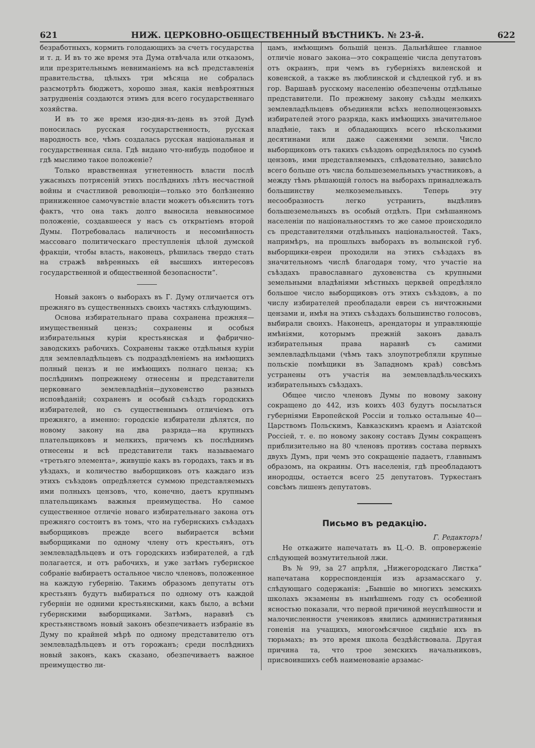621 НИЖ. ЦЕРКОВНО-ОБЩЕСТВЕННЫЙ ВѢСТНИКЪ. № 23-й. 622
безработныхъ, кормить голодающихъ за счетъ государства и т. д. И въ то же время эта Дума отвѣчала или отказомъ, или презрительнымъ невниманіемъ на всѣ представленія правительства, цѣлыхъ три мѣсяца не собралась разсмотрѣть бюджетъ, хорошо зная, какія невѣроятныя затрудненія создаются этимъ для всего государственнаго хозяйства.
И въ то же время изо-дня-въ-день въ этой Думѣ поносилась русская государственность, русская народность все, чѣмъ создалась русская національная и государственная сила. Гдѣ видано что-нибудь подобное и гдѣ мыслимо такое положеніе?
Только нравственная угнетенность власти послѣ ужасныхъ потрясеній этихъ послѣднихъ лѣтъ несчастной войны и счастливой революціи—только это болѣзненно приниженное самочувствіе власти можетъ объяснить тотъ фактъ, что она такъ долго выносила невыносимое положеніе, создавшееся у насъ съ открытіемъ второй Думы. Потребовалась наличность и несомнѣнность массоваго политическаго преступленія цѣлой думской фракціи, чтобы власть, наконецъ, рѣшилась твердо стать на стражѣ ввѣренныхъ ей высшихъ интересовъ государственной и общественной безопасности“.
Новый законъ о выборахъ въ Г. Думу отличается отъ прежняго въ существенныхъ своихъ частяхъ слѣдующимъ.
Основа избирательнаго права сохранена прежняя—имущественный цензъ; сохранены и особыя избирательныя куріи крестьянская и фабрично-заводскихъ рабочихъ. Сохранены также отдѣльныя куріи для землевладѣльцевъ съ подраздѣленіемъ на имѣющихъ полный цензъ и не имѣющихъ полнаго ценза; къ послѣднимъ попрежнему отнесены и представители церковнаго землевладѣнія—духовенство разныхъ исповѣданій; сохраненъ и особый съѣздъ городскихъ избирателей, но съ существеннымъ отличіемъ отъ прежняго, а именно: городскіе избиратели дѣлятся, по новому закону на два разряда—на крупныхъ плательщиковъ и мелкихъ, причемъ къ послѣднимъ отнесены и всѣ представители такъ называемаго «третьяго элемента», живущіе какъ въ городахъ, такъ и въ уѣздахъ, и количество выборщиковъ отъ каждаго изъ этихъ съѣздовъ опредѣляется суммою представляемыхъ ими полныхъ цензовъ, что, конечно, даетъ крупнымъ плательщикамъ важныя преимущества. Но самое существенное отличіе новаго избирательнаго закона отъ прежняго состоитъ въ томъ, что на губернскихъ съѣздахъ выборщиковъ прежде всего выбирается всѣми выборщиками по одному члену отъ крестьянъ, отъ землевладѣльцевъ и отъ городскихъ избирателей, а гдѣ полагается, и отъ рабочихъ, и уже затѣмъ губернское собраніе выбираетъ остальное число членовъ, положенное на каждую губернію. Такимъ образомъ депутаты отъ крестьянъ будутъ выбираться по одному отъ каждой губерніи не одними крестьянскими, какъ было, а всѣми губернскими выборщиками. Затѣмъ, наравнѣ съ крестьянствомъ новый законъ обезпечиваетъ избраніе въ Думу по крайней мѣрѣ по одному представителю отъ землевладѣльцевъ и отъ горожанъ; среди послѣднихъ новый законъ, какъ сказано, обезпечиваетъ важное преимущество ли-
цамъ, имѣющимъ большій цензъ. Дальнѣйшее главное отличіе новаго закона—это сокращеніе числа депутатовъ отъ окраинъ, при чемъ въ губерніяхъ виленской и ковенской, а также въ люблинской и сѣдлецкой губ. и въ гор. Варшавѣ русскому населенію обезпечены отдѣльные представители. По прежнему закону съѣзды мелкихъ землевладѣльцевъ объединяли всѣхъ неполноцензовыхъ избирателей этого разряда, какъ имѣющихъ значительное владѣніе, такъ и обладающихъ всего нѣсколькими десятинами или даже саженями земли. Число выборщиковъ отъ такихъ съѣздовъ опредѣлялось по суммѣ цензовъ, ими представляемыхъ, слѣдовательно, зависѣло всего больше отъ числа большеземельныхъ участниковъ, а между тѣмъ рѣшающій голосъ на выборахъ принадлежалъ большинству мелкоземельныхъ. Теперь эту несообразность легко устранить, выдѣливъ большеземельныхъ въ особый отдѣлъ. При смѣшанномъ населеніи по національностямъ то же самое происходило съ представителями отдѣльныхъ національностей. Такъ, напримѣръ, на прошлыхъ выборахъ въ волынской губ. выборщики-евреи проходили на этихъ съѣздахъ въ значительномъ числѣ благодаря тому, что участіе на съѣздахъ православнаго духовенства съ крупными земельными владѣніями мѣстныхъ церквей опредѣляло большое число выборщиковъ отъ этихъ съѣздовъ, а по числу избирателей преобладали евреи съ ничтожными цензами и, имѣя на этихъ съѣздахъ большинство голосовъ, выбирали своихъ. Наконецъ, арендаторы и управляющіе имѣніями, которымъ прежній законъ давалъ избирательныя права наравнѣ съ самими землевладѣльцами (чѣмъ такъ злоупотребляли крупные польскіе помѣщики въ Западномъ краѣ) совсѣмъ устранены отъ участія на землевладѣльческихъ избирательныхъ съѣздахъ.
Общее число членовъ Думы по новому закону сокращено до 442, изъ коихъ 403 будутъ посылаться губерніями Европейской Россіи и только остальные 40—Царствомъ Польскимъ, Кавказскимъ краемъ и Азіатской Россіей, т. е. по новому закону составъ Думы сокращенъ приблизительно на 80 членовъ противъ состава первыхъ двухъ Думъ, при чемъ это сокращеніе падаетъ, главнымъ образомъ, на окраины. Отъ населенія, гдѣ преобладаютъ инородцы, остается всего 25 депутатовъ. Туркестанъ совсѣмъ лишенъ депутатовъ.
Письмо въ редакцію.
Г. Редакторъ!
Не откажите напечатать въ Ц.-О. В. опроверженіе слѣдующей возмутительной лжи.
Въ № 99, за 27 апрѣля, „Нижегородскаго Листка“ напечатана корреспонденція изъ арзамасскаго у. слѣдующаго содержанія: „Бывшіе во многихъ земскихъ школахъ экзамены въ нынѣшнемъ году съ особенной ясностью показали, что первой причиной неуспѣшности и малочисленности учениковъ явились административныя гоненія на учащихъ, многомѣсячное сидѣніе ихъ въ тюрьмахъ; въ это время школа бездѣйствовала. Другая причина та, что трое земскихъ начальниковъ, присвоившихъ себѣ наименованіе арзамас-